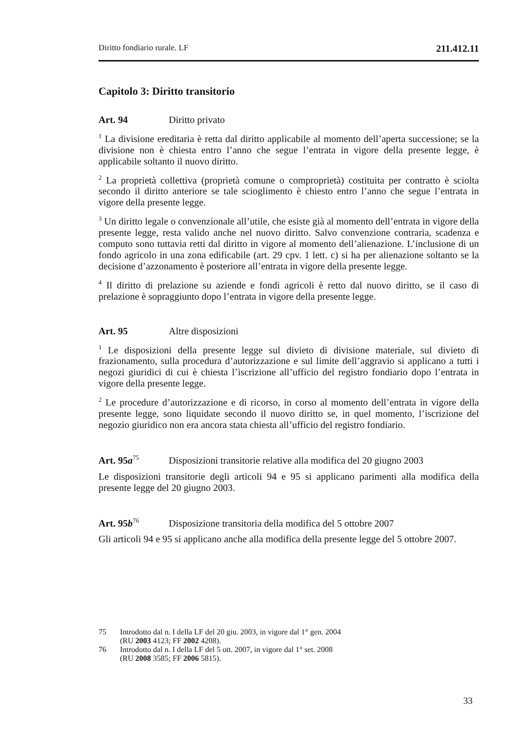Diritto fondiario rurale. LF 211.412.11
Capitolo 3: Diritto transitorio
Art. 94 Diritto privato
<sup>1</sup> La divisione ereditaria è retta dal diritto applicabile al momento dell’aperta successione; se la divisione non è chiesta entro l’anno che segue l’entrata in vigore della presente legge, è applicabile soltanto il nuovo diritto.
<sup>2</sup> La proprietà collettiva (proprietà comune o comproprietà) costituita per contratto è sciolta secondo il diritto anteriore se tale scioglimento è chiesto entro l’anno che segue l’entrata in vigore della presente legge.
<sup>3</sup> Un diritto legale o convenzionale all’utile, che esiste già al momento dell’entrata in vigore della presente legge, resta valido anche nel nuovo diritto. Salvo convenzione contraria, scadenza e computo sono tuttavia retti dal diritto in vigore al momento dell’alienazione. L’inclusione di un fondo agricolo in una zona edificabile (art. 29 cpv. 1 lett. c) si ha per alienazione soltanto se la decisione d’azzonamento è posteriore all’entrata in vigore della presente legge.
<sup>4</sup> Il diritto di prelazione su aziende e fondi agricoli è retto dal nuovo diritto, se il caso di prelazione è sopraggiunto dopo l’entrata in vigore della presente legge.
Art. 95 Altre disposizioni
<sup>1</sup> Le disposizioni della presente legge sul divieto di divisione materiale, sul divieto di frazionamento, sulla procedura d’autorizzazione e sul limite dell’aggravio si applicano a tutti i negozi giuridici di cui è chiesta l’iscrizione all’ufficio del registro fondiario dopo l’entrata in vigore della presente legge.
<sup>2</sup> Le procedure d’autorizzazione e di ricorso, in corso al momento dell’entrata in vigore della presente legge, sono liquidate secondo il nuovo diritto se, in quel momento, l’iscrizione del negozio giuridico non era ancora stata chiesta all’ufficio del registro fondiario.
Art. 95a<sup>75</sup> Disposizioni transitorie relative alla modifica del 20 giugno 2003
Le disposizioni transitorie degli articoli 94 e 95 si applicano parimenti alla modifica della presente legge del 20 giugno 2003.
Art. 95b<sup>76</sup> Disposizione transitoria della modifica del 5 ottobre 2007
Gli articoli 94 e 95 si applicano anche alla modifica della presente legge del 5 ottobre 2007.
75 Introdotto dal n. I della LF del 20 giu. 2003, in vigore dal 1° gen. 2004
(RU 2003 4123; FF 2002 4208).
76 Introdotto dal n. I della LF del 5 ott. 2007, in vigore dal 1° set. 2008
(RU 2008 3585; FF 2006 5815).
33